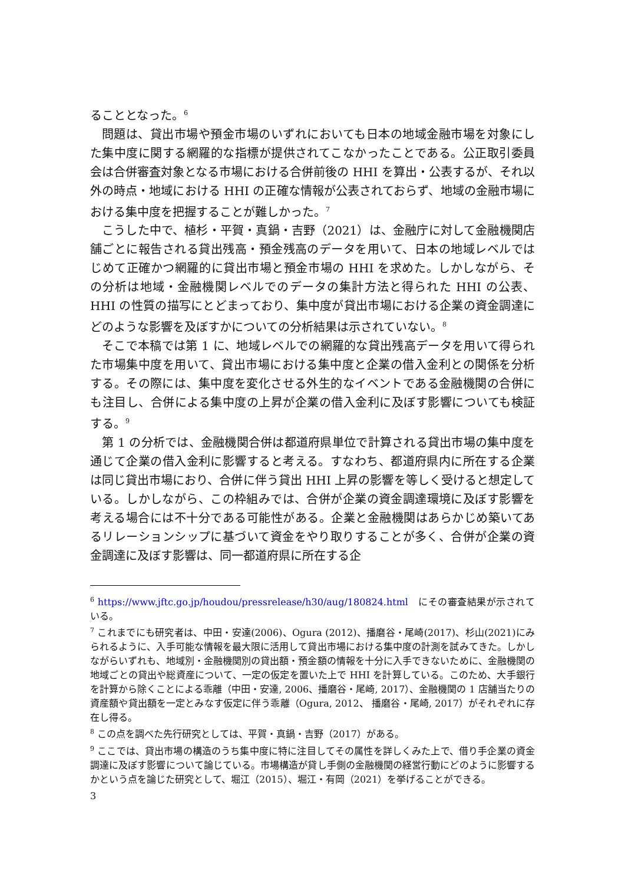ることとなった。<sup>6</sup>
問題は、貸出市場や預金市場のいずれにおいても日本の地域金融市場を対象にした集中度に関する網羅的な指標が提供されてこなかったことである。公正取引委員会は合併審査対象となる市場における合併前後の HHI を算出・公表するが、それ以外の時点・地域における HHI の正確な情報が公表されておらず、地域の金融市場における集中度を把握することが難しかった。<sup>7</sup>
こうした中で、植杉・平賀・真鍋・吉野（2021）は、金融庁に対して金融機関店舗ごとに報告される貸出残高・預金残高のデータを用いて、日本の地域レベルではじめて正確かつ網羅的に貸出市場と預金市場の HHI を求めた。しかしながら、その分析は地域・金融機関レベルでのデータの集計方法と得られた HHI の公表、HHI の性質の描写にとどまっており、集中度が貸出市場における企業の資金調達にどのような影響を及ぼすかについての分析結果は示されていない。<sup>8</sup>
そこで本稿では第 1 に、地域レベルでの網羅的な貸出残高データを用いて得られた市場集中度を用いて、貸出市場における集中度と企業の借入金利との関係を分析する。その際には、集中度を変化させる外生的なイベントである金融機関の合併にも注目し、合併による集中度の上昇が企業の借入金利に及ぼす影響についても検証する。<sup>9</sup>
第 1 の分析では、金融機関合併は都道府県単位で計算される貸出市場の集中度を通じて企業の借入金利に影響すると考える。すなわち、都道府県内に所在する企業は同じ貸出市場におり、合併に伴う貸出 HHI 上昇の影響を等しく受けると想定している。しかしながら、この枠組みでは、合併が企業の資金調達環境に及ぼす影響を考える場合には不十分である可能性がある。企業と金融機関はあらかじめ築いてあるリレーションシップに基づいて資金をやり取りすることが多く、合併が企業の資金調達に及ぼす影響は、同一都道府県に所在する企
<sup>6</sup> https://www.jftc.go.jp/houdou/pressrelease/h30/aug/180824.html　にその審査結果が示されている。
<sup>7</sup> これまでにも研究者は、中田・安達(2006)、Ogura (2012)、播磨谷・尾崎(2017)、杉山(2021)にみられるように、入手可能な情報を最大限に活用して貸出市場における集中度の計測を試みてきた。しかしながらいずれも、地域別・金融機関別の貸出額・預金額の情報を十分に入手できないために、金融機関の地域ごとの貸出や総資産について、一定の仮定を置いた上で HHI を計算している。このため、大手銀行を計算から除くことによる乖離（中田・安達, 2006、播磨谷・尾崎, 2017）、金融機関の 1 店舗当たりの資産額や貸出額を一定とみなす仮定に伴う乖離（Ogura, 2012、 播磨谷・尾崎, 2017）がそれぞれに存在し得る。
<sup>8</sup> この点を調べた先行研究としては、平賀・真鍋・吉野（2017）がある。
<sup>9</sup> ここでは、貸出市場の構造のうち集中度に特に注目してその属性を詳しくみた上で、借り手企業の資金調達に及ぼす影響について論じている。市場構造が貸し手側の金融機関の経営行動にどのように影響するかという点を論じた研究として、堀江（2015）、堀江・有岡（2021）を挙げることができる。
3